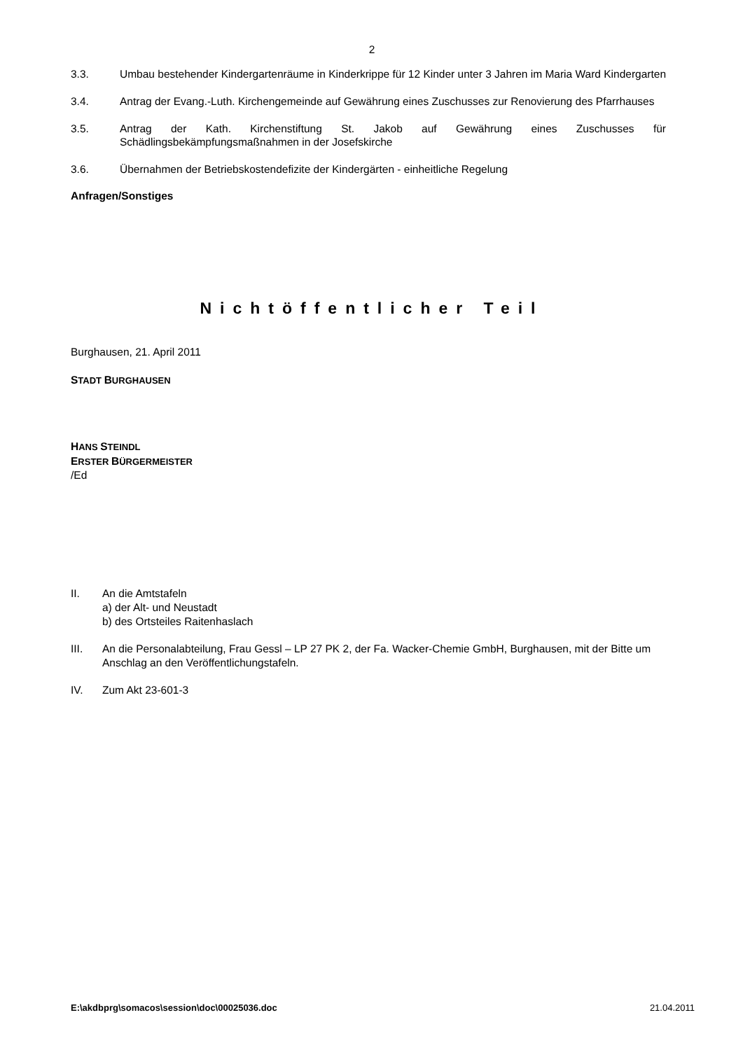2
3.3. Umbau bestehender Kindergartenräume in Kinderkrippe für 12 Kinder unter 3 Jahren im Maria Ward Kindergarten
3.4. Antrag der Evang.-Luth. Kirchengemeinde auf Gewährung eines Zuschusses zur Renovierung des Pfarrhauses
3.5. Antrag der Kath. Kirchenstiftung St. Jakob auf Gewährung eines Zuschusses für Schädlingsbekämpfungsmaßnahmen in der Josefskirche
3.6. Übernahmen der Betriebskostendefizite der Kindergärten - einheitliche Regelung
Anfragen/Sonstiges
Nichtöffentlicher Teil
Burghausen, 21. April 2011
STADT BURGHAUSEN
HANS STEINDL
ERSTER BÜRGERMEISTER
/Ed
II. An die Amtstafeln
a) der Alt- und Neustadt
b) des Ortsteiles Raitenhaslach
III. An die Personalabteilung, Frau Gessl – LP 27 PK 2, der Fa. Wacker-Chemie GmbH, Burghausen, mit der Bitte um Anschlag an den Veröffentlichungstafeln.
IV. Zum Akt 23-601-3
E:\akdbprg\somacos\session\doc\00025036.doc 21.04.2011